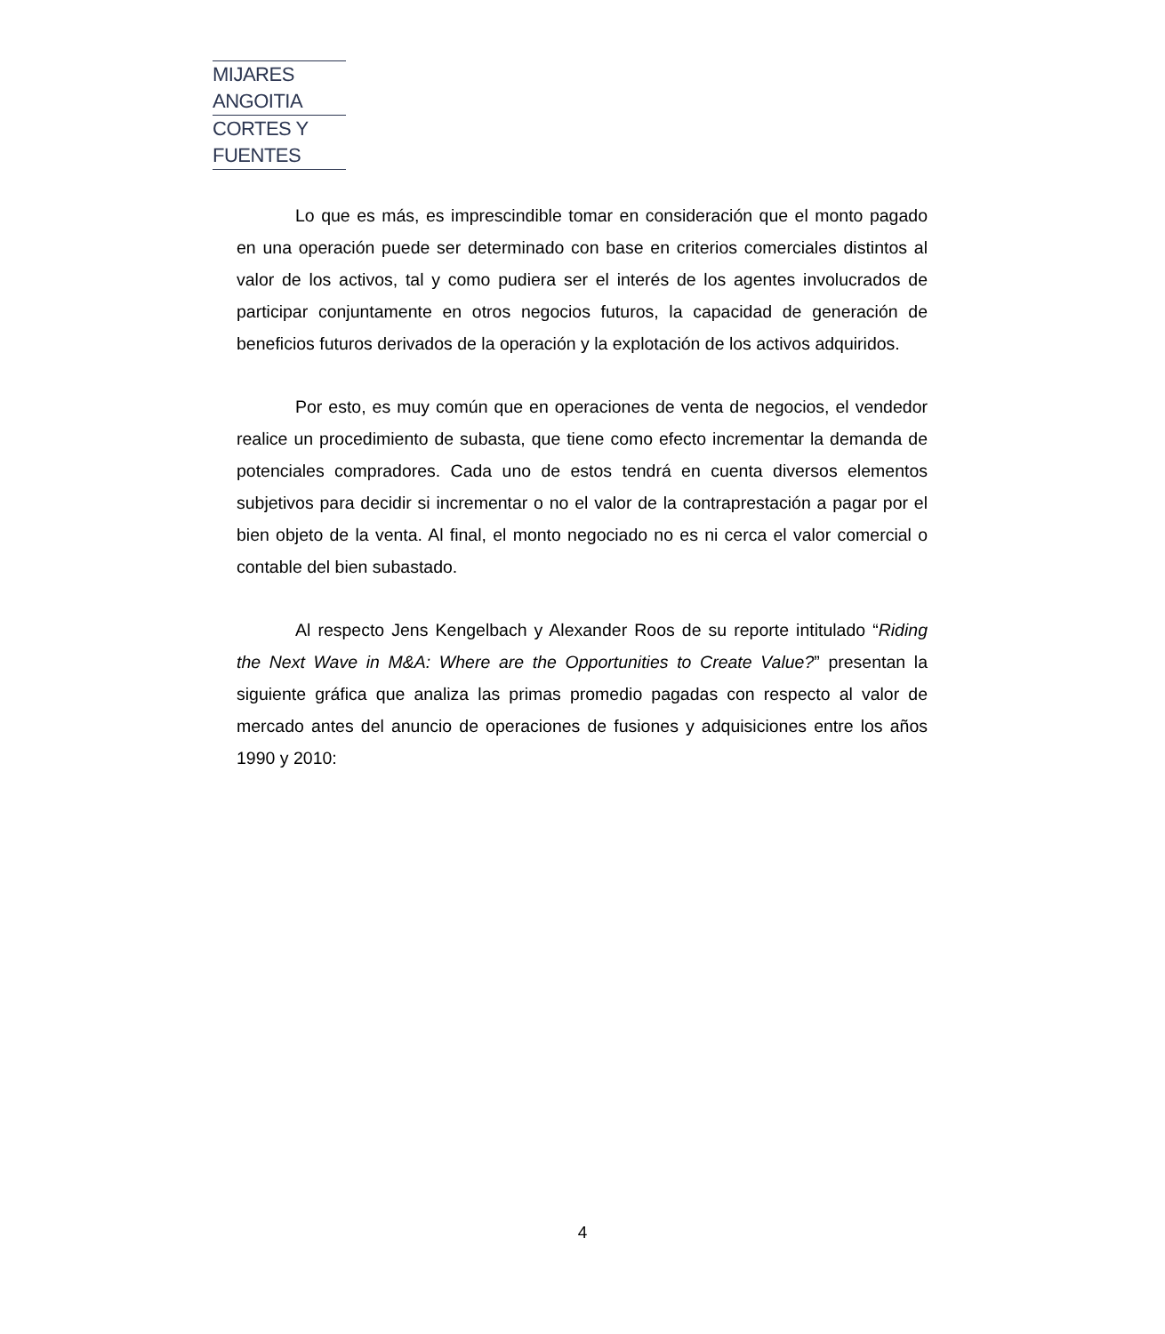MIJARES ANGOITIA
CORTES Y FUENTES
Lo que es más, es imprescindible tomar en consideración que el monto pagado en una operación puede ser determinado con base en criterios comerciales distintos al valor de los activos, tal y como pudiera ser el interés de los agentes involucrados de participar conjuntamente en otros negocios futuros, la capacidad de generación de beneficios futuros derivados de la operación y la explotación de los activos adquiridos.
Por esto, es muy común que en operaciones de venta de negocios, el vendedor realice un procedimiento de subasta, que tiene como efecto incrementar la demanda de potenciales compradores. Cada uno de estos tendrá en cuenta diversos elementos subjetivos para decidir si incrementar o no el valor de la contraprestación a pagar por el bien objeto de la venta. Al final, el monto negociado no es ni cerca el valor comercial o contable del bien subastado.
Al respecto Jens Kengelbach y Alexander Roos de su reporte intitulado “Riding the Next Wave in M&A: Where are the Opportunities to Create Value?” presentan la siguiente gráfica que analiza las primas promedio pagadas con respecto al valor de mercado antes del anuncio de operaciones de fusiones y adquisiciones entre los años 1990 y 2010:
4